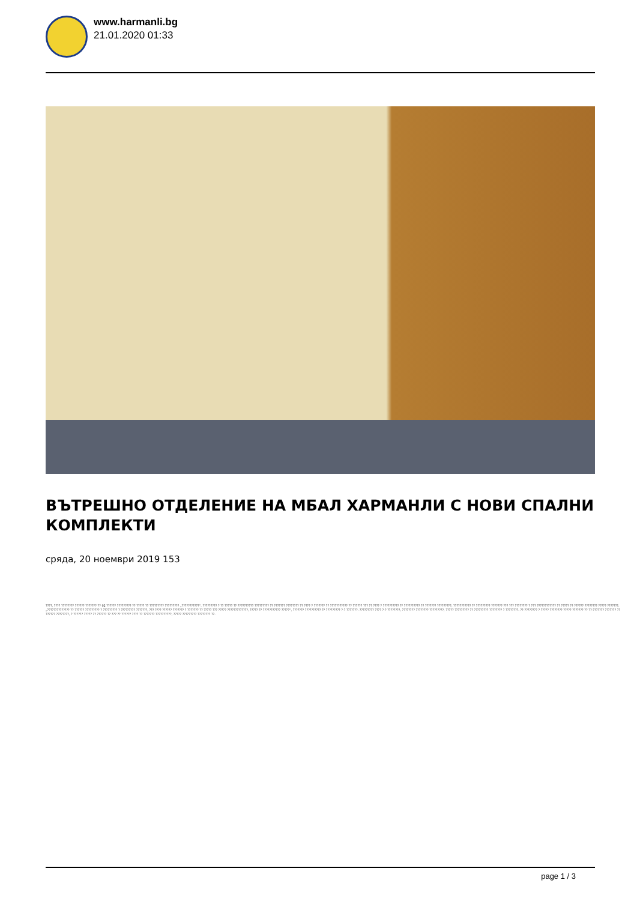www.harmanli.bg
21.01.2020 01:33
ВЪТРЕШНО ОТДЕЛЕНИЕ НА МБАЛ ХАРМАНЛИ С НОВИ СПАЛНИ КОМПЛЕКТИ
сряда, 20 ноември 2019 153
????, ???? ???????? ?????? ??????? ?? 92 ?????? ????????? ?? ????? ?? ????????? ????????? „???????????“. ????????? ? ?? ????? ?? ?????????? ????????? ?? ??????? ???????? ?? ???? ? ??????? ?? ??????????? ?? ?????? ??? ?? ???? ? ?????????? ?? ?????????? ?? ??????? ?????????, ??????????? ?? ????????? ??????? ??? ??? ???????? ? ??? ???????????? ?? ????? ?? ?????? ???????? ????? ???????. „?????????????? ?? ?????? ????????? ? ????????? ? ????????? ???????, ??? ???? ?????? ??????? ? ??????? ?? ????? ??? ????? ?????????????, ????? ?? ??????????? ?????“, ??????? ?????????? ?? ????????? ?-? ???????. ????????? ???? ?-? ????????, ???????? ???????? ?????????, ????? ????????? ?? ????????? ???????? ? ????????. ??-???????? ? ????? ???????? ????? ??????? ?? ??-??????? ??????? ?? ?????? ????????, ? ?????? ????? ?? ?????? ?? ??? ?? ?????? ???? ?? ??????? ??????????, ????? ????????? ???????? ??.
page 1 / 3